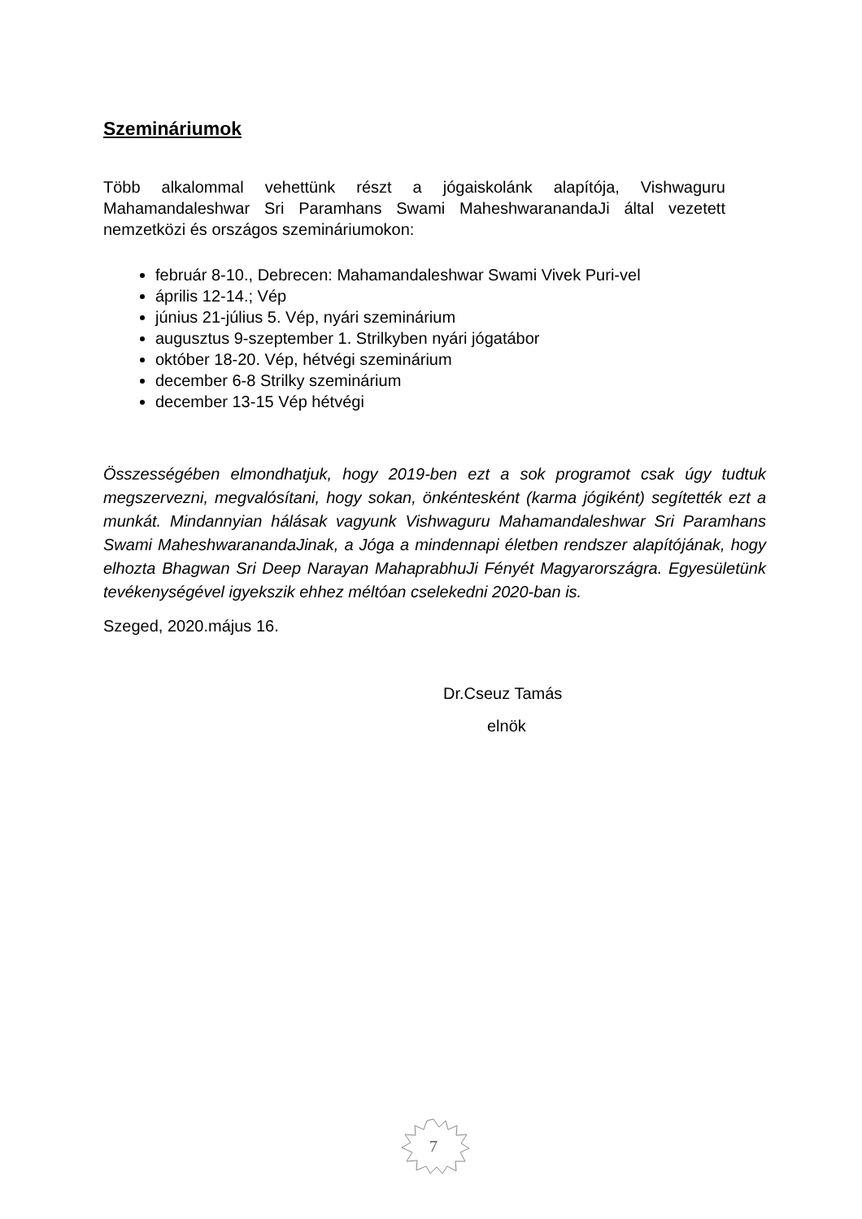Szemináriumok
Több alkalommal vehettünk részt a jógaiskolánk alapítója, Vishwaguru Mahamandaleshwar Sri Paramhans Swami MaheshwaranandaJi által vezetett nemzetközi és országos szemináriumokon:
február 8-10., Debrecen: Mahamandaleshwar Swami Vivek Puri-vel
április 12-14.; Vép
június 21-július 5. Vép, nyári szeminárium
augusztus 9-szeptember 1. Strilkyben nyári jógatábor
október 18-20. Vép, hétvégi szeminárium
december 6-8 Strilky szeminárium
december 13-15 Vép hétvégi
Összességében elmondhatjuk, hogy 2019-ben ezt a sok programot csak úgy tudtuk megszervezni, megvalósítani, hogy sokan, önkéntesként (karma jógiként) segítették ezt a munkát. Mindannyian hálásak vagyunk Vishwaguru Mahamandaleshwar Sri Paramhans Swami MaheshwaranandaJinak, a Jóga a mindennapi életben rendszer alapítójának, hogy elhozta Bhagwan Sri Deep Narayan MahaprabhuJi Fényét Magyarországra. Egyesületünk tevékenységével igyekszik ehhez méltóan cselekedni 2020-ban is.
Szeged, 2020.május 16.
Dr.Cseuz Tamás
elnök
7